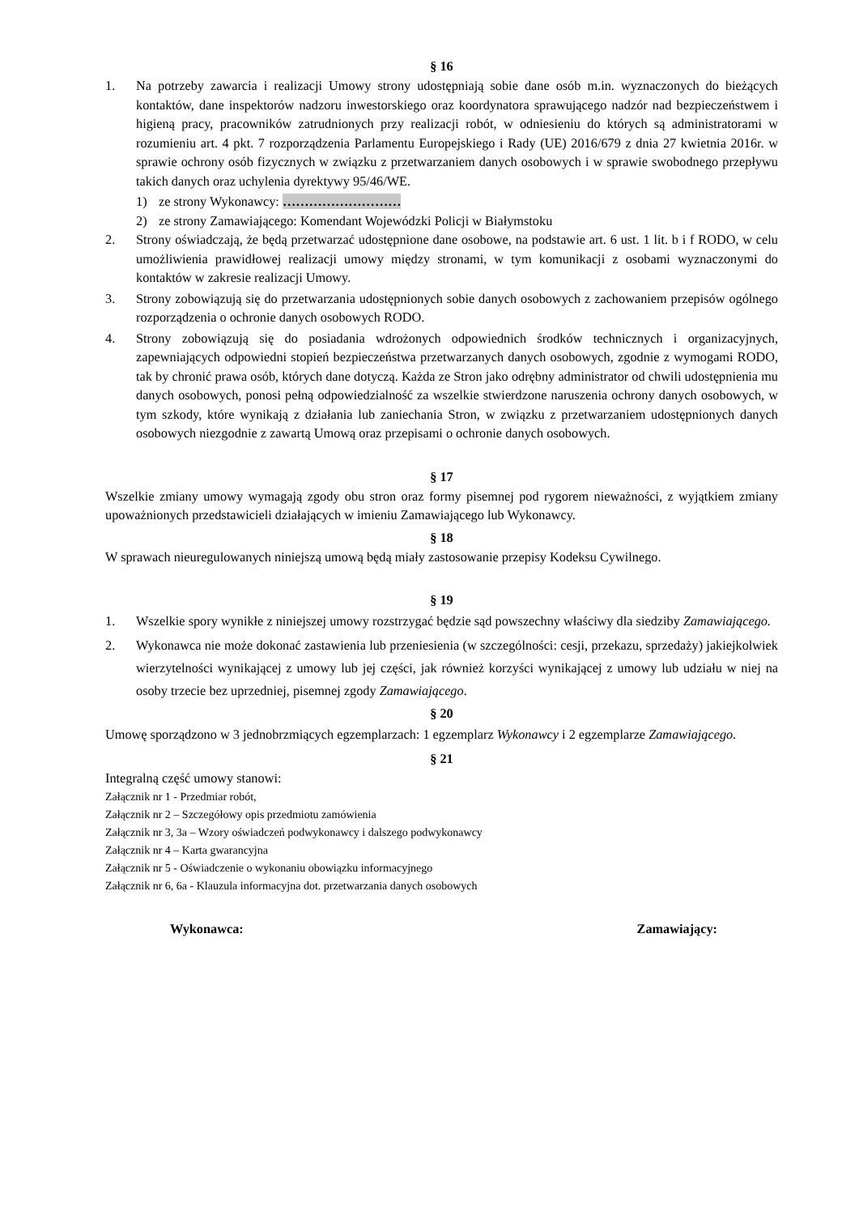§ 16
1. Na potrzeby zawarcia i realizacji Umowy strony udostępniają sobie dane osób m.in. wyznaczonych do bieżących kontaktów, dane inspektorów nadzoru inwestorskiego oraz koordynatora sprawującego nadzór nad bezpieczeństwem i higieną pracy, pracowników zatrudnionych przy realizacji robót, w odniesieniu do których są administratorami w rozumieniu art. 4 pkt. 7 rozporządzenia Parlamentu Europejskiego i Rady (UE) 2016/679 z dnia 27 kwietnia 2016r. w sprawie ochrony osób fizycznych w związku z przetwarzaniem danych osobowych i w sprawie swobodnego przepływu takich danych oraz uchylenia dyrektywy 95/46/WE.
1) ze strony Wykonawcy: ………………………
2) ze strony Zamawiającego: Komendant Wojewódzki Policji w Białymstoku
2. Strony oświadczają, że będą przetwarzać udostępnione dane osobowe, na podstawie art. 6 ust. 1 lit. b i f RODO, w celu umożliwienia prawidłowej realizacji umowy między stronami, w tym komunikacji z osobami wyznaczonymi do kontaktów w zakresie realizacji Umowy.
3. Strony zobowiązują się do przetwarzania udostępnionych sobie danych osobowych z zachowaniem przepisów ogólnego rozporządzenia o ochronie danych osobowych RODO.
4. Strony zobowiązują się do posiadania wdrożonych odpowiednich środków technicznych i organizacyjnych, zapewniających odpowiedni stopień bezpieczeństwa przetwarzanych danych osobowych, zgodnie z wymogami RODO, tak by chronić prawa osób, których dane dotyczą. Każda ze Stron jako odrębny administrator od chwili udostępnienia mu danych osobowych, ponosi pełną odpowiedzialność za wszelkie stwierdzone naruszenia ochrony danych osobowych, w tym szkody, które wynikają z działania lub zaniechania Stron, w związku z przetwarzaniem udostępnionych danych osobowych niezgodnie z zawartą Umową oraz przepisami o ochronie danych osobowych.
§ 17
Wszelkie zmiany umowy wymagają zgody obu stron oraz formy pisemnej pod rygorem nieważności, z wyjątkiem zmiany upoważnionych przedstawicieli działających w imieniu Zamawiającego lub Wykonawcy.
§ 18
W sprawach nieuregulowanych niniejszą umową będą miały zastosowanie przepisy Kodeksu Cywilnego.
§ 19
1. Wszelkie spory wynikłe z niniejszej umowy rozstrzygać będzie sąd powszechny właściwy dla siedziby Zamawiającego.
2. Wykonawca nie może dokonać zastawienia lub przeniesienia (w szczególności: cesji, przekazu, sprzedaży) jakiejkolwiek wierzytelności wynikającej z umowy lub jej części, jak również korzyści wynikającej z umowy lub udziału w niej na osoby trzecie bez uprzedniej, pisemnej zgody Zamawiającego.
§ 20
Umowę sporządzono w 3 jednobrzmiących egzemplarzach: 1 egzemplarz Wykonawcy i 2 egzemplarze Zamawiającego.
§ 21
Integralną część umowy stanowi:
Załącznik nr 1 - Przedmiar robót,
Załącznik nr 2 – Szczegółowy opis przedmiotu zamówienia
Załącznik nr 3, 3a – Wzory oświadczeń podwykonawcy i dalszego podwykonawcy
Załącznik nr 4 – Karta gwarancyjna
Załącznik nr 5 - Oświadczenie o wykonaniu obowiązku informacyjnego
Załącznik nr 6, 6a - Klauzula informacyjna dot. przetwarzania danych osobowych
Wykonawca: Zamawiający: